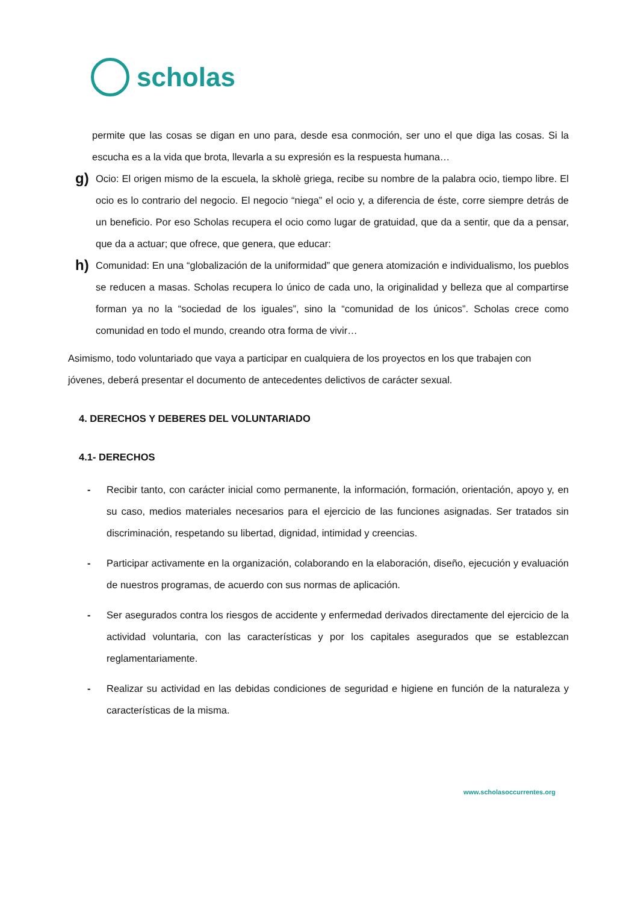scholas
permite que las cosas se digan en uno para, desde esa conmoción, ser uno el que diga las cosas. Si la escucha es a la vida que brota, llevarla a su expresión es la respuesta humana…
g)
Ocio: El origen mismo de la escuela, la skholè griega, recibe su nombre de la palabra ocio, tiempo libre. El ocio es lo contrario del negocio. El negocio “niega” el ocio y, a diferencia de éste, corre siempre detrás de un beneficio. Por eso Scholas recupera el ocio como lugar de gratuidad, que da a sentir, que da a pensar, que da a actuar; que ofrece, que genera, que educar:
h)
Comunidad: En una “globalización de la uniformidad” que genera atomización e individualismo, los pueblos se reducen a masas. Scholas recupera lo único de cada uno, la originalidad y belleza que al compartirse forman ya no la “sociedad de los iguales”, sino la “comunidad de los únicos”. Scholas crece como comunidad en todo el mundo, creando otra forma de vivir…
Asimismo, todo voluntariado que vaya a participar en cualquiera de los proyectos en los que trabajen con jóvenes, deberá presentar el documento de antecedentes delictivos de carácter sexual.
4. DERECHOS Y DEBERES DEL VOLUNTARIADO
4.1- DERECHOS
- Recibir tanto, con carácter inicial como permanente, la información, formación, orientación, apoyo y, en su caso, medios materiales necesarios para el ejercicio de las funciones asignadas. Ser tratados sin discriminación, respetando su libertad, dignidad, intimidad y creencias.
- Participar activamente en la organización, colaborando en la elaboración, diseño, ejecución y evaluación de nuestros programas, de acuerdo con sus normas de aplicación.
- Ser asegurados contra los riesgos de accidente y enfermedad derivados directamente del ejercicio de la actividad voluntaria, con las características y por los capitales asegurados que se establezcan reglamentariamente.
- Realizar su actividad en las debidas condiciones de seguridad e higiene en función de la naturaleza y características de la misma.
www.scholasoccurrentes.org